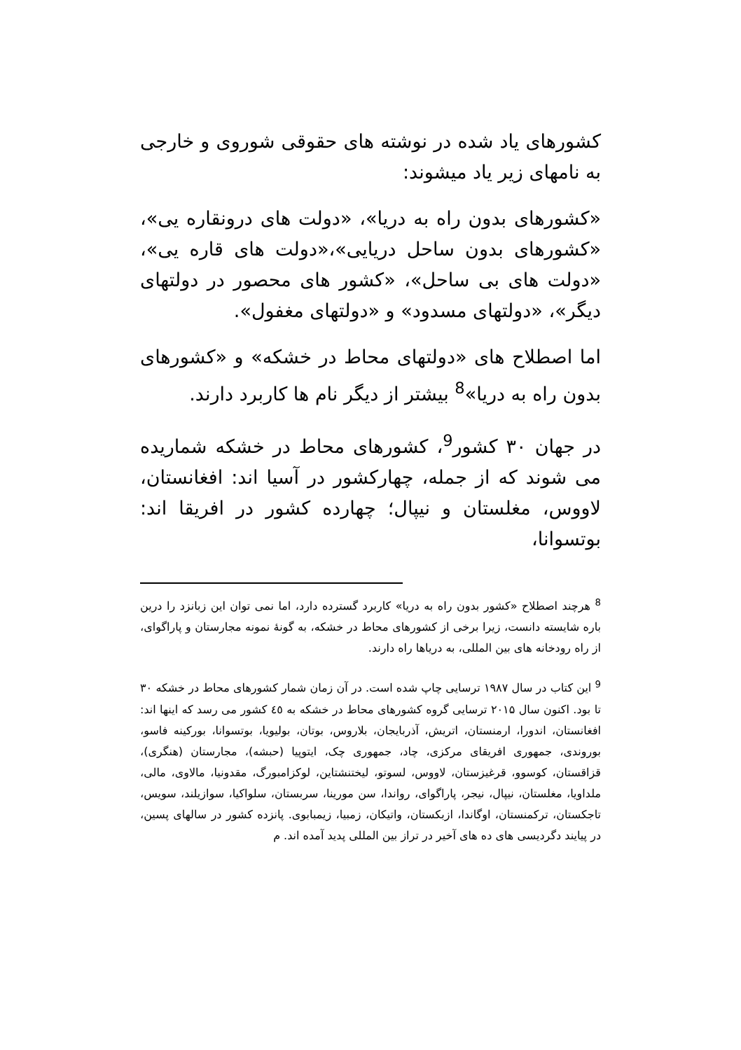کشورهای یاد شده در نوشته های حقوقی شوروی و خارجی به نامهای زیر یاد میشوند:
«کشورهای بدون راه به دریا»، «دولت های درونقاره یی»، «کشورهای بدون ساحل دریایی»،«دولت های قاره یی»، «دولت های بی ساحل»، «کشور های محصور در دولتهای دیگر»، «دولتهای مسدود» و «دولتهای مغفول».
اما اصطلاح های «دولتهای محاط در خشکه» و «کشورهای بدون راه به دریا»<sup>8</sup> بیشتر از دیگر نام ها کاربرد دارند.
در جهان ۳۰ کشور<sup>9</sup>، کشورهای محاط در خشکه شماریده می شوند که از جمله، چهارکشور در آسیا اند: افغانستان، لاووس، مغلستان و نیپال؛ چهارده کشور در افریقا اند: بوتسوانا،
<sup>8</sup> هرچند اصطلاح «کشور بدون راه به دریا» کاربرد گسترده دارد، اما نمی توان این زبانزد را درین باره شایسته دانست، زیرا برخی از کشورهای محاط در خشکه، به گونهٔ نمونه مجارستان و پاراگوای، از راه رودخانه های بین المللی، به دریاها راه دارند.
<sup>9</sup> این کتاب در سال ۱۹۸۷ ترسایی چاپ شده است. در آن زمان شمار کشورهای محاط در خشکه ۳۰ تا بود. اکنون سال ۲۰۱۵ ترسایی گروه کشورهای محاط در خشکه به ٤٥ کشور می رسد که اینها اند: افغانستان، اندورا، ارمنستان، اتریش، آذربایجان، بلاروس، بوتان، بولیویا، بوتسوانا، بورکینه فاسو، بوروندی، جمهوری افریقای مرکزی، چاد، جمهوری چک، ایتوپیا (حبشه)، مجارستان (هنگری)، قزاقستان، کوسوو، قرغیزستان، لاووس، لسوتو، لیختنشتاین، لوکزامبورگ، مقدونیا، مالاوی، مالی، ملداویا، مغلستان، نیپال، نیجر، پاراگوای، رواندا، سن مورینا، سربستان، سلواکیا، سوازیلند، سویس، تاجکستان، ترکمنستان، اوگاندا، ازبکستان، واتیکان، زمبیا، زیمبابوی. پانزده کشور در سالهای پسین، در پیایند دگردیسی های ده های آخیر در تراز بین المللی پدید آمده اند. م